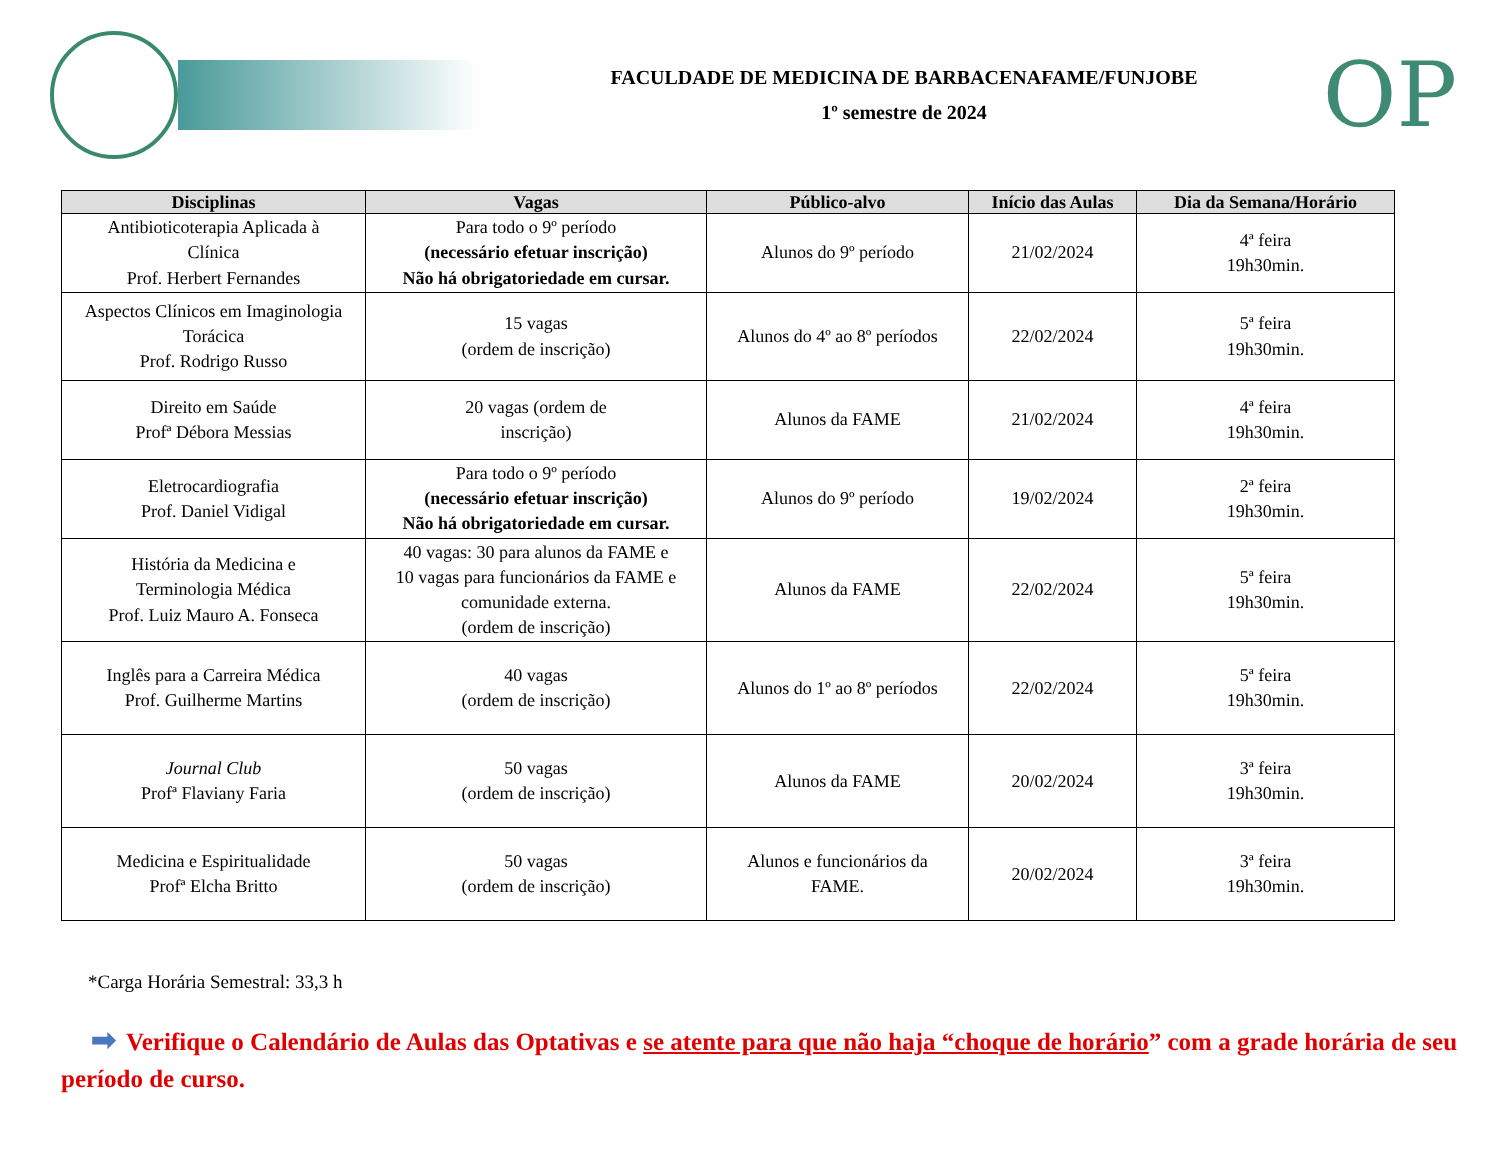FACULDADE DE MEDICINA DE BARBACENAFAME/FUNJOBE
1º semestre de 2024
OP
| Disciplinas | Vagas | Público-alvo | Início das Aulas | Dia da Semana/Horário |
| --- | --- | --- | --- | --- |
| Antibioticoterapia Aplicada à Clínica Prof. Herbert Fernandes | Para todo o 9º período (necessário efetuar inscrição) Não há obrigatoriedade em cursar. | Alunos do 9º período | 21/02/2024 | 4ª feira 19h30min. |
| Aspectos Clínicos em Imaginologia Torácica Prof. Rodrigo Russo | 15 vagas (ordem de inscrição) | Alunos do 4º ao 8º períodos | 22/02/2024 | 5ª feira 19h30min. |
| Direito em Saúde Profª Débora Messias | 20 vagas (ordem de inscrição) | Alunos da FAME | 21/02/2024 | 4ª feira 19h30min. |
| Eletrocardiografia Prof. Daniel Vidigal | Para todo o 9º período (necessário efetuar inscrição) Não há obrigatoriedade em cursar. | Alunos do 9º período | 19/02/2024 | 2ª feira 19h30min. |
| História da Medicina e Terminologia Médica Prof. Luiz Mauro A. Fonseca | 40 vagas: 30 para alunos da FAME e 10 vagas para funcionários da FAME e comunidade externa. (ordem de inscrição) | Alunos da FAME | 22/02/2024 | 5ª feira 19h30min. |
| Inglês para a Carreira Médica Prof. Guilherme Martins | 40 vagas (ordem de inscrição) | Alunos do 1º ao 8º períodos | 22/02/2024 | 5ª feira 19h30min. |
| Journal Club Profª Flaviany Faria | 50 vagas (ordem de inscrição) | Alunos da FAME | 20/02/2024 | 3ª feira 19h30min. |
| Medicina e Espiritualidade Profª Elcha Britto | 50 vagas (ordem de inscrição) | Alunos e funcionários da FAME. | 20/02/2024 | 3ª feira 19h30min. |
*Carga Horária Semestral: 33,3 h
➡ Verifique o Calendário de Aulas das Optativas e se atente para que não haja “choque de horário” com a grade horária de seu período de curso.